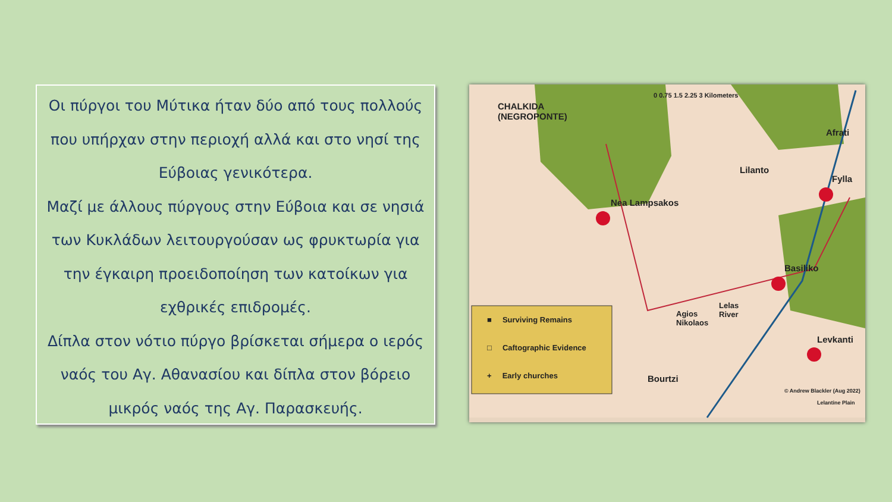Οι πύργοι του Μύτικα ήταν δύο από τους πολλούς που υπήρχαν στην περιοχή αλλά και στο νησί της Εύβοιας γενικότερα.
Μαζί με άλλους πύργους στην Εύβοια και σε νησιά των Κυκλάδων λειτουργούσαν ως φρυκτωρία για την έγκαιρη προειδοποίηση των κατοίκων για εχθρικές επιδρομές.
Δίπλα στον νότιο πύργο βρίσκεται σήμερα ο ιερός ναός του Αγ. Αθανασίου και δίπλα στον βόρειο μικρός ναός της Αγ. Παρασκευής.
CHALKIDA
(NEGROPONTE)
0 0.75 1.5 2.25 3 Kilometers
Afrati
Lilanto
Fylla
Nea Lampsakos
Basiliko
Agios
Nikolaos
Lelas
River
Levkanti
Bourtzi
■ Surviving Remains
□ Caftographic Evidence
+ Early churches
© Andrew Blackler (Aug 2022)
Lelantine Plain